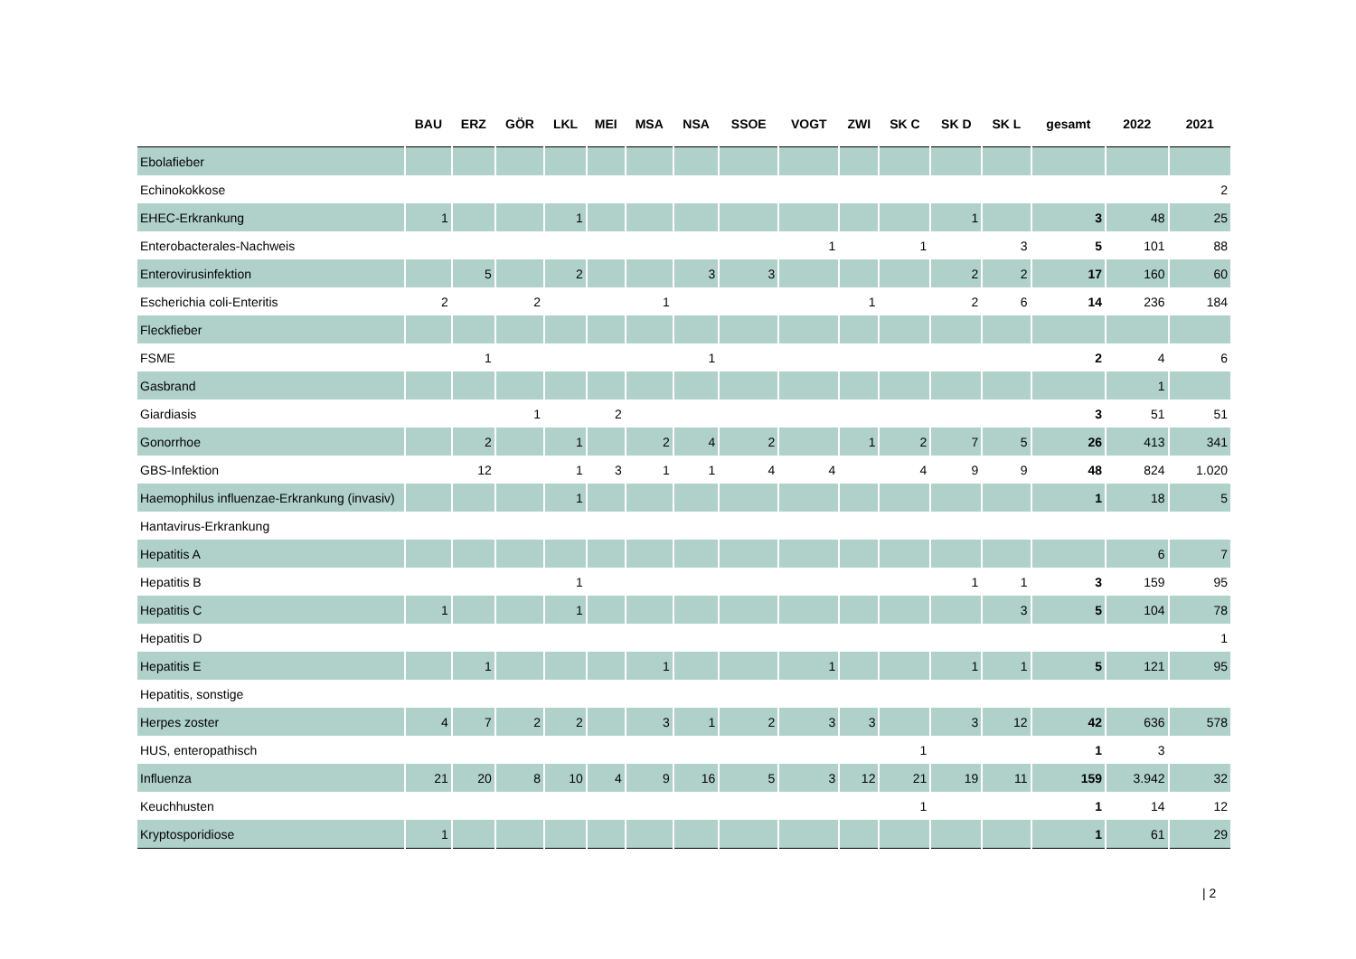| | BAU | ERZ | GÖR | LKL | MEI | MSA | NSA | SSOE | VOGT | ZWI | SK C | SK D | SK L | gesamt | 2022 | 2021 |
| --- | --- | --- | --- | --- | --- | --- | --- | --- | --- | --- | --- | --- | --- | --- | --- | --- |
| Ebolafieber | | | | | | | | | | | | | | | | |
| Echinokokkose | | | | | | | | | | | | | | | | 2 |
| EHEC-Erkrankung | 1 | | | 1 | | | | | | | | 1 | | 3 | 48 | 25 |
| Enterobacterales-Nachweis | | | | | | | | | 1 | | 1 | | 3 | 5 | 101 | 88 |
| Enterovirusinfektion | | 5 | | 2 | | | 3 | 3 | | | | 2 | 2 | 17 | 160 | 60 |
| Escherichia coli-Enteritis | 2 | | 2 | | | 1 | | | | 1 | | 2 | 6 | 14 | 236 | 184 |
| Fleckfieber | | | | | | | | | | | | | | | | |
| FSME | | 1 | | | | | 1 | | | | | | | 2 | 4 | 6 |
| Gasbrand | | | | | | | | | | | | | | | 1 | |
| Giardiasis | | | 1 | | 2 | | | | | | | | | 3 | 51 | 51 |
| Gonorrhoe | | 2 | | 1 | | 2 | 4 | 2 | | 1 | 2 | 7 | 5 | 26 | 413 | 341 |
| GBS-Infektion | | 12 | | 1 | 3 | 1 | 1 | 4 | 4 | | 4 | 9 | 9 | 48 | 824 | 1.020 |
| Haemophilus influenzae-Erkrankung (invasiv) | | | | 1 | | | | | | | | | | 1 | 18 | 5 |
| Hantavirus-Erkrankung | | | | | | | | | | | | | | | | |
| Hepatitis A | | | | | | | | | | | | | | | 6 | 7 |
| Hepatitis B | | | | 1 | | | | | | | | 1 | 1 | 3 | 159 | 95 |
| Hepatitis C | 1 | | | 1 | | | | | | | | | 3 | 5 | 104 | 78 |
| Hepatitis D | | | | | | | | | | | | | | | | 1 |
| Hepatitis E | | 1 | | | | 1 | | | 1 | | | 1 | 1 | 5 | 121 | 95 |
| Hepatitis, sonstige | | | | | | | | | | | | | | | | |
| Herpes zoster | 4 | 7 | 2 | 2 | | 3 | 1 | 2 | 3 | 3 | | 3 | 12 | 42 | 636 | 578 |
| HUS, enteropathisch | | | | | | | | | | | 1 | | | 1 | 3 | |
| Influenza | 21 | 20 | 8 | 10 | 4 | 9 | 16 | 5 | 3 | 12 | 21 | 19 | 11 | 159 | 3.942 | 32 |
| Keuchhusten | | | | | | | | | | | 1 | | | 1 | 14 | 12 |
| Kryptosporidiose | 1 | | | | | | | | | | | | | 1 | 61 | 29 |
| 2